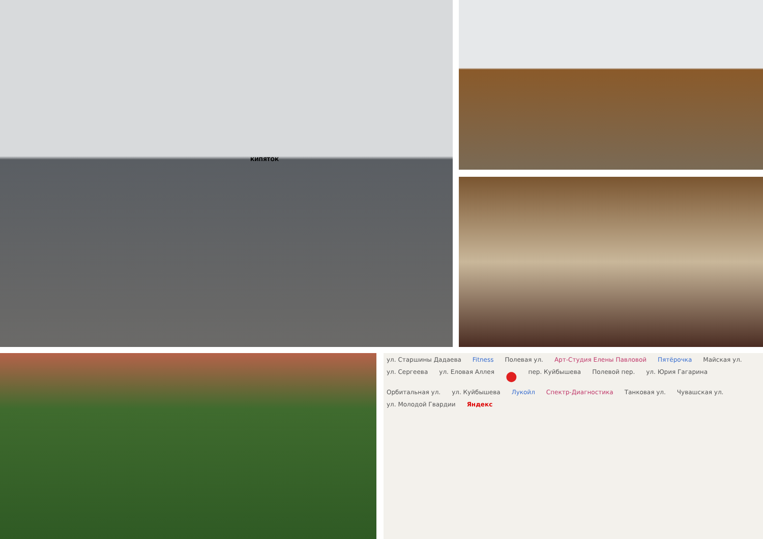КИПЯТОК
ул. Старшины Дадаева Fitness Полевая ул. Арт-Студия Елены Павловой Пятёрочка Майская ул. ул. Сергеева ул. Еловая Аллея ● пер. Куйбышева Полевой пер. ул. Юрия Гагарина Орбитальная ул. ул. Куйбышева Лукойл Спектр-Диагностика Танковая ул. Чувашская ул. ул. Молодой Гвардии Яндекс